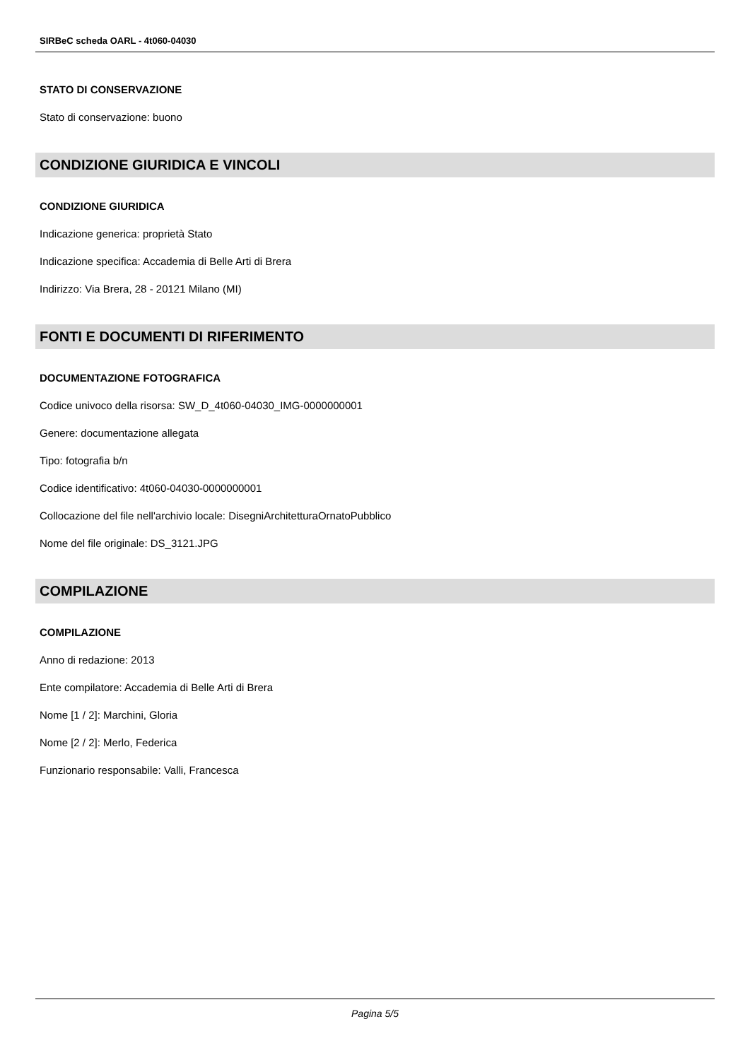SIRBeC scheda OARL - 4t060-04030
STATO DI CONSERVAZIONE
Stato di conservazione: buono
CONDIZIONE GIURIDICA E VINCOLI
CONDIZIONE GIURIDICA
Indicazione generica: proprietà Stato
Indicazione specifica: Accademia di Belle Arti di Brera
Indirizzo: Via Brera, 28 - 20121 Milano (MI)
FONTI E DOCUMENTI DI RIFERIMENTO
DOCUMENTAZIONE FOTOGRAFICA
Codice univoco della risorsa: SW_D_4t060-04030_IMG-0000000001
Genere: documentazione allegata
Tipo: fotografia b/n
Codice identificativo: 4t060-04030-0000000001
Collocazione del file nell'archivio locale: DisegniArchitetturaOrnatoPubblico
Nome del file originale: DS_3121.JPG
COMPILAZIONE
COMPILAZIONE
Anno di redazione: 2013
Ente compilatore: Accademia di Belle Arti di Brera
Nome [1 / 2]: Marchini, Gloria
Nome [2 / 2]: Merlo, Federica
Funzionario responsabile: Valli, Francesca
Pagina 5/5